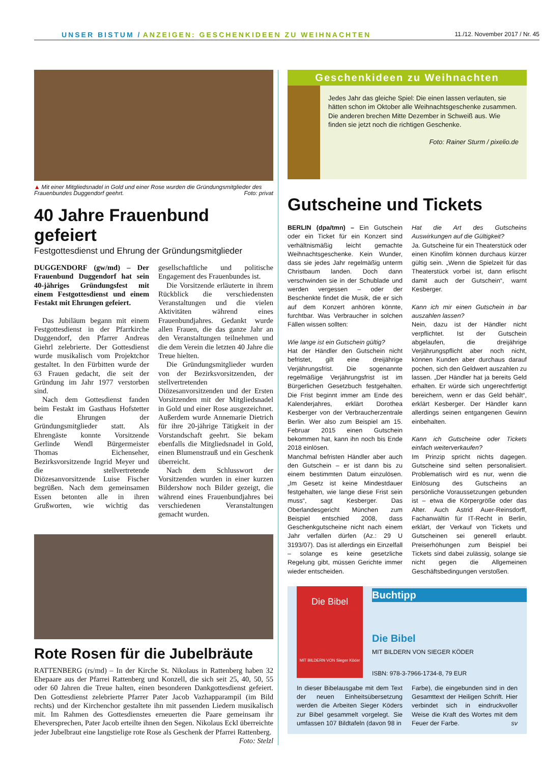UNSER BISTUM / ANZEIGEN: GESCHENKIDEEN ZU WEIHNACHTEN 11./12. November 2017 / Nr. 45
▲ Mit einer Mitgliedsnadel in Gold und einer Rose wurden die Gründungsmitglieder des Frauenbundes Duggendorf geehrt. Foto: privat
40 Jahre Frauenbund gefeiert
Festgottesdienst und Ehrung der Gründungsmitglieder
DUGGENDORF (gw/md) – Der Frauenbund Duggendorf hat sein 40-jähriges Gründungsfest mit einem Festgottesdienst und einem Festakt mit Ehrungen gefeiert.
Das Jubiläum begann mit einem Festgottesdienst in der Pfarrkirche Duggendorf, den Pfarrer Andreas Giehrl zelebrierte. Der Gottesdienst wurde musikalisch vom Projektchor gestaltet. In den Fürbitten wurde der 63 Frauen gedacht, die seit der Gründung im Jahr 1977 verstorben sind.
Nach dem Gottesdienst fanden beim Festakt im Gasthaus Hofstetter die Ehrungen der Gründungsmitglieder statt. Als Ehrengäste konnte Vorsitzende Gerlinde Wendl Bürgermeister Thomas Eichenseher, Bezirksvorsitzende Ingrid Meyer und die stellvertretende Diözesanvorsitzende Luise Fischer begrüßen. Nach dem gemeinsamen Essen betonten alle in ihren Grußworten, wie wichtig das gesellschaftliche und politische Engagement des Frauenbundes ist.
Die Vorsitzende erläuterte in ihrem Rückblick die verschiedensten Veranstaltungen und die vielen Aktivitäten während eines Frauenbundjahres. Gedankt wurde allen Frauen, die das ganze Jahr an den Veranstaltungen teilnehmen und die dem Verein die letzten 40 Jahre die Treue hielten.
Die Gründungsmitglieder wurden von der Bezirksvorsitzenden, der stellvertretenden Diözesanvorsitzenden und der Ersten Vorsitzenden mit der Mitgliedsnadel in Gold und einer Rose ausgezeichnet. Außerdem wurde Annemarie Dietrich für ihre 20-jährige Tätigkeit in der Vorstandschaft geehrt. Sie bekam ebenfalls die Mitgliedsnadel in Gold, einen Blumenstrauß und ein Geschenk überreicht.
Nach dem Schlusswort der Vorsitzenden wurden in einer kurzen Bildershow noch Bilder gezeigt, die während eines Frauenbundjahres bei verschiedenen Veranstaltungen gemacht wurden.
Rote Rosen für die Jubelbräute
RATTENBERG (rs/md) – In der Kirche St. Nikolaus in Rattenberg haben 32 Ehepaare aus der Pfarrei Rattenberg und Konzell, die sich seit 25, 40, 50, 55 oder 60 Jahren die Treue halten, einen besonderen Dankgottesdienst gefeiert. Den Gottesdienst zelebrierte Pfarrer Pater Jacob Vazhapparampil (im Bild rechts) und der Kirchenchor gestaltete ihn mit passenden Liedern musikalisch mit. Im Rahmen des Gottesdienstes erneuerten die Paare gemeinsam ihr Eheversprechen, Pater Jacob erteilte ihnen den Segen. Nikolaus Eckl überreichte jeder Jubelbraut eine langstielige rote Rose als Geschenk der Pfarrei Rattenberg. Foto: Stelzl
Geschenkideen zu Weihnachten
Jedes Jahr das gleiche Spiel: Die einen lassen verlauten, sie hätten schon im Oktober alle Weihnachtsgeschenke zusammen. Die anderen brechen Mitte Dezember in Schweiß aus. Wie finden sie jetzt noch die richtigen Geschenke.
Foto: Rainer Sturm / pixelio.de
Gutscheine und Tickets
BERLIN (dpa/tmn) – Ein Gutschein oder ein Ticket für ein Konzert sind verhältnismäßig leicht gemachte Weihnachtsgeschenke. Kein Wunder, dass sie jedes Jahr regelmäßig unterm Christbaum landen. Doch dann verschwinden sie in der Schublade und werden vergessen – oder der Beschenkte findet die Musik, die er sich auf dem Konzert anhören könnte, furchtbar. Was Verbraucher in solchen Fällen wissen sollten:
Wie lange ist ein Gutschein gültig?
Hat der Händler den Gutschein nicht befristet, gilt eine dreijährige Verjährungsfrist. Die sogenannte regelmäßige Verjährungsfrist ist im Bürgerlichen Gesetzbuch festgehalten. Die Frist beginnt immer am Ende des Kalenderjahres, erklärt Dorothea Kesberger von der Verbraucherzentrale Berlin. Wer also zum Beispiel am 15. Februar 2015 einen Gutschein bekommen hat, kann ihn noch bis Ende 2018 einlösen.
Manchmal befristen Händler aber auch den Gutschein – er ist dann bis zu einem bestimmten Datum einzulösen. „Im Gesetz ist keine Mindestdauer festgehalten, wie lange diese Frist sein muss“, sagt Kesberger. Das Oberlandesgericht München zum Beispiel entschied 2008, dass Geschenkgutscheine nicht nach einem Jahr verfallen dürfen (Az.: 29 U 3193/07). Das ist allerdings ein Einzelfall – solange es keine gesetzliche Regelung gibt, müssen Gerichte immer wieder entscheiden.
Hat die Art des Gutscheins Auswirkungen auf die Gültigkeit?
Ja. Gutscheine für ein Theaterstück oder einen Kinofilm können durchaus kürzer gültig sein. „Wenn die Spielzeit für das Theaterstück vorbei ist, dann erlischt damit auch der Gutschein“, warnt Kesberger.
Kann ich mir einen Gutschein in bar auszahlen lassen?
Nein, dazu ist der Händler nicht verpflichtet. Ist der Gutschein abgelaufen, die dreijährige Verjährungspflicht aber noch nicht, können Kunden aber durchaus darauf pochen, sich den Geldwert auszahlen zu lassen. „Der Händler hat ja bereits Geld erhalten. Er würde sich ungerechtfertigt bereichern, wenn er das Geld behält“, erklärt Kesberger. Der Händler kann allerdings seinen entgangenen Gewinn einbehalten.
Kann ich Gutscheine oder Tickets einfach weiterverkaufen?
Im Prinzip spricht nichts dagegen. Gutscheine sind selten personalisiert. Problematisch wird es nur, wenn die Einlösung des Gutscheins an persönliche Voraussetzungen gebunden ist – etwa die Körpergröße oder das Alter. Auch Astrid Auer-Reinsdorff, Fachanwältin für IT-Recht in Berlin, erklärt, der Verkauf von Tickets und Gutscheinen sei generell erlaubt. Preiserhöhungen zum Beispiel bei Tickets sind dabei zulässig, solange sie nicht gegen die Allgemeinen Geschäftsbedingungen verstoßen.
Die Bibel
MIT BILDERN VON Sieger Köder
Buchtipp
Die Bibel
MIT BILDERN VON SIEGER KÖDER
ISBN: 978-3-7966-1734-8, 79 EUR
In dieser Bibelausgabe mit dem Text der neuen Einheitsübersetzung werden die Arbeiten Sieger Köders zur Bibel gesammelt vorgelegt. Sie umfassen 107 Bildtafeln (davon 98 in
Farbe), die eingebunden sind in den Gesamttext der Heiligen Schrift. Hier verbindet sich in eindruckvoller Weise die Kraft des Wortes mit dem Feuer der Farbe. sv